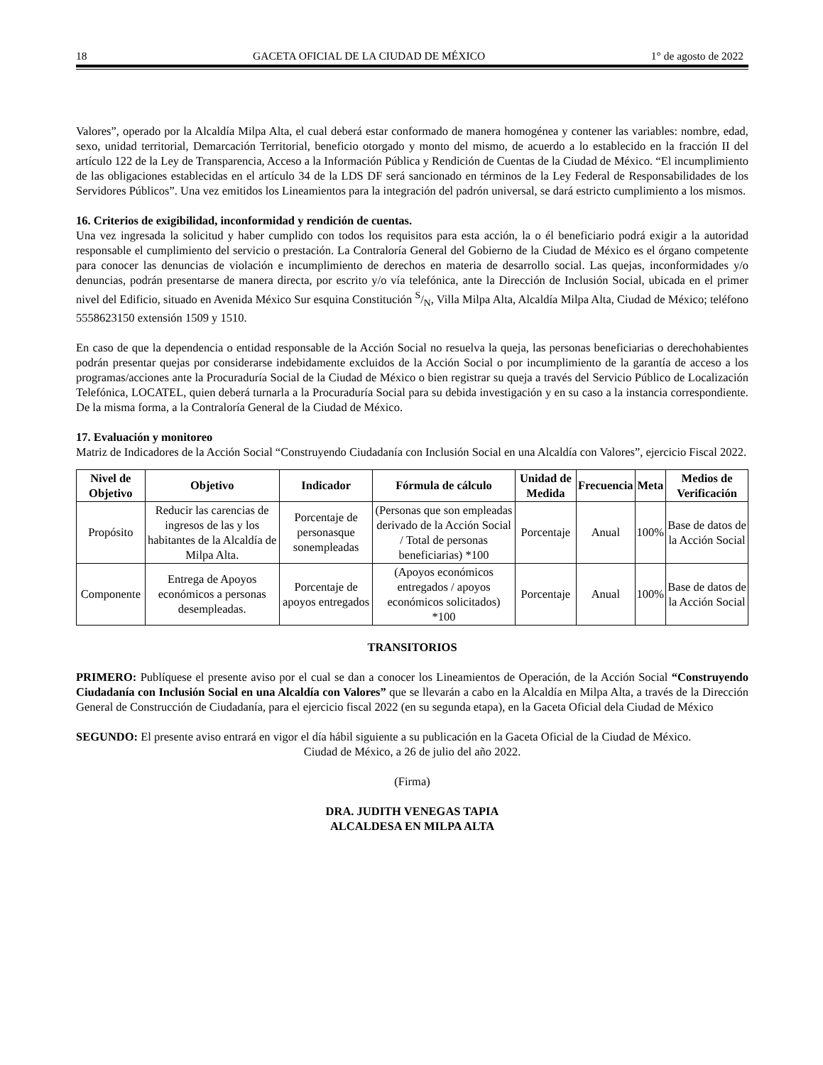18 GACETA OFICIAL DE LA CIUDAD DE MÉXICO 1° de agosto de 2022
Valores”, operado por la Alcaldía Milpa Alta, el cual deberá estar conformado de manera homogénea y contener las variables: nombre, edad, sexo, unidad territorial, Demarcación Territorial, beneficio otorgado y monto del mismo, de acuerdo a lo establecido en la fracción II del artículo 122 de la Ley de Transparencia, Acceso a la Información Pública y Rendición de Cuentas de la Ciudad de México. “El incumplimiento de las obligaciones establecidas en el artículo 34 de la LDS DF será sancionado en términos de la Ley Federal de Responsabilidades de los Servidores Públicos”. Una vez emitidos los Lineamientos para la integración del padrón universal, se dará estricto cumplimiento a los mismos.
16. Criterios de exigibilidad, inconformidad y rendición de cuentas.
Una vez ingresada la solicitud y haber cumplido con todos los requisitos para esta acción, la o él beneficiario podrá exigir a la autoridad responsable el cumplimiento del servicio o prestación. La Contraloría General del Gobierno de la Ciudad de México es el órgano competente para conocer las denuncias de violación e incumplimiento de derechos en materia de desarrollo social. Las quejas, inconformidades y/o denuncias, podrán presentarse de manera directa, por escrito y/o vía telefónica, ante la Dirección de Inclusión Social, ubicada en el primer nivel del Edificio, situado en Avenida México Sur esquina Constitución S/N, Villa Milpa Alta, Alcaldía Milpa Alta, Ciudad de México; teléfono 5558623150 extensión 1509 y 1510.
En caso de que la dependencia o entidad responsable de la Acción Social no resuelva la queja, las personas beneficiarias o derechohabientes podrán presentar quejas por considerarse indebidamente excluidos de la Acción Social o por incumplimiento de la garantía de acceso a los programas/acciones ante la Procuraduría Social de la Ciudad de México o bien registrar su queja a través del Servicio Público de Localización Telefónica, LOCATEL, quien deberá turnarla a la Procuraduría Social para su debida investigación y en su caso a la instancia correspondiente. De la misma forma, a la Contraloría General de la Ciudad de México.
17. Evaluación y monitoreo
Matriz de Indicadores de la Acción Social “Construyendo Ciudadanía con Inclusión Social en una Alcaldía con Valores”, ejercicio Fiscal 2022.
| Nivel de Objetivo | Objetivo | Indicador | Fórmula de cálculo | Unidad de Medida | Frecuencia | Meta | Medios de Verificación |
| --- | --- | --- | --- | --- | --- | --- | --- |
| Propósito | Reducir las carencias de ingresos de las y los habitantes de la Alcaldía de Milpa Alta. | Porcentaje de personasque sonempleadas | (Personas que son empleadas derivado de la Acción Social / Total de personas beneficiarias) *100 | Porcentaje | Anual | 100% | Base de datos de la Acción Social |
| Componente | Entrega de Apoyos económicos a personas desempleadas. | Porcentaje de apoyos entregados | (Apoyos económicos entregados / apoyos económicos solicitados) *100 | Porcentaje | Anual | 100% | Base de datos de la Acción Social |
TRANSITORIOS
PRIMERO: Publíquese el presente aviso por el cual se dan a conocer los Lineamientos de Operación, de la Acción Social “Construyendo Ciudadanía con Inclusión Social en una Alcaldía con Valores” que se llevarán a cabo en la Alcaldía en Milpa Alta, a través de la Dirección General de Construcción de Ciudadanía, para el ejercicio fiscal 2022 (en su segunda etapa), en la Gaceta Oficial dela Ciudad de México
SEGUNDO: El presente aviso entrará en vigor el día hábil siguiente a su publicación en la Gaceta Oficial de la Ciudad de México.
Ciudad de México, a 26 de julio del año 2022.
(Firma)
DRA. JUDITH VENEGAS TAPIA
ALCALDESA EN MILPA ALTA